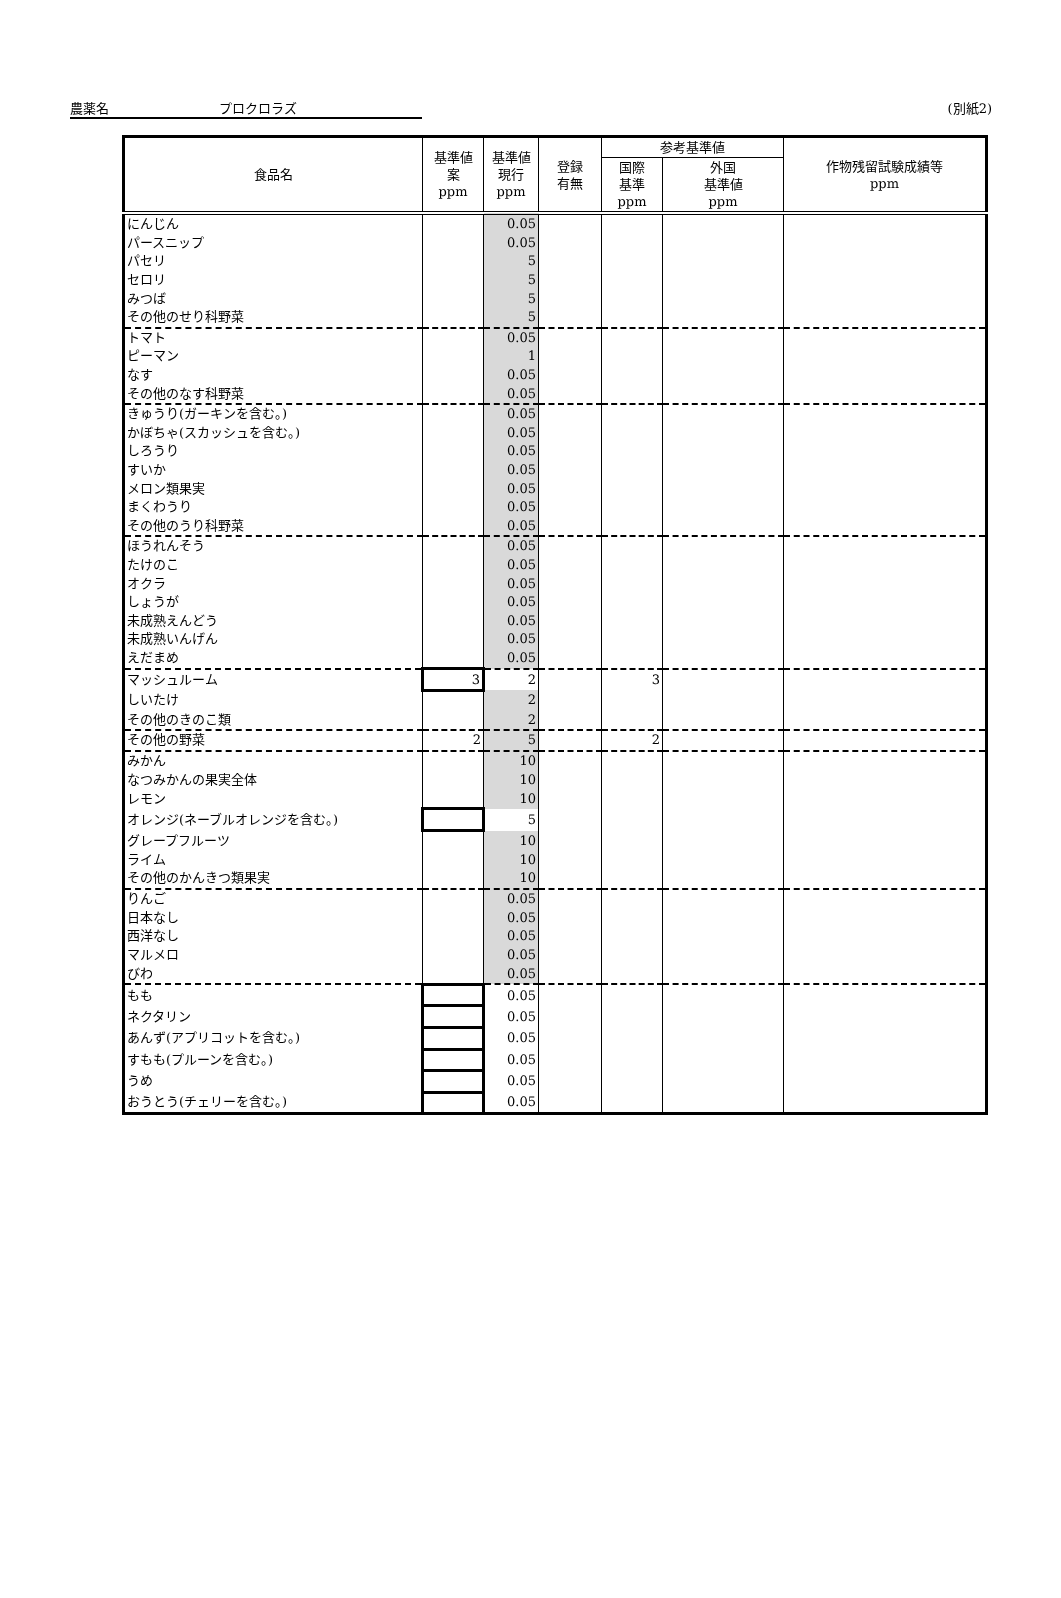農薬名 プロクロラズ (別紙2)
| 食品名 | 基準値 案 ppm | 基準値 現行 ppm | 登録 有無 | 参考基準値 | | 作物残留試験成績等 ppm |
| --- | --- | --- | --- | --- | --- | --- |
| | | | | 国際 基準 ppm | 外国 基準値 ppm | |
| にんじん | | 0.05 | | | | |
| パースニップ | | 0.05 | | | | |
| パセリ | | 5 | | | | |
| セロリ | | 5 | | | | |
| みつば | | 5 | | | | |
| その他のせり科野菜 | | 5 | | | | |
| トマト | | 0.05 | | | | |
| ピーマン | | 1 | | | | |
| なす | | 0.05 | | | | |
| その他のなす科野菜 | | 0.05 | | | | |
| きゅうり(ガーキンを含む。) | | 0.05 | | | | |
| かぼちゃ(スカッシュを含む。) | | 0.05 | | | | |
| しろうり | | 0.05 | | | | |
| すいか | | 0.05 | | | | |
| メロン類果実 | | 0.05 | | | | |
| まくわうり | | 0.05 | | | | |
| その他のうり科野菜 | | 0.05 | | | | |
| ほうれんそう | | 0.05 | | | | |
| たけのこ | | 0.05 | | | | |
| オクラ | | 0.05 | | | | |
| しょうが | | 0.05 | | | | |
| 未成熟えんどう | | 0.05 | | | | |
| 未成熟いんげん | | 0.05 | | | | |
| えだまめ | | 0.05 | | | | |
| マッシュルーム | 3 | 2 | | 3 | | |
| しいたけ | | 2 | | | | |
| その他のきのこ類 | | 2 | | | | |
| その他の野菜 | 2 | 5 | | 2 | | |
| みかん | | 10 | | | | |
| なつみかんの果実全体 | | 10 | | | | |
| レモン | | 10 | | | | |
| オレンジ(ネーブルオレンジを含む。) | | 5 | | | | |
| グレープフルーツ | | 10 | | | | |
| ライム | | 10 | | | | |
| その他のかんきつ類果実 | | 10 | | | | |
| りんご | | 0.05 | | | | |
| 日本なし | | 0.05 | | | | |
| 西洋なし | | 0.05 | | | | |
| マルメロ | | 0.05 | | | | |
| びわ | | 0.05 | | | | |
| もも | | 0.05 | | | | |
| ネクタリン | | 0.05 | | | | |
| あんず(アプリコットを含む。) | | 0.05 | | | | |
| すもも(プルーンを含む。) | | 0.05 | | | | |
| うめ | | 0.05 | | | | |
| おうとう(チェリーを含む。) | | 0.05 | | | | |